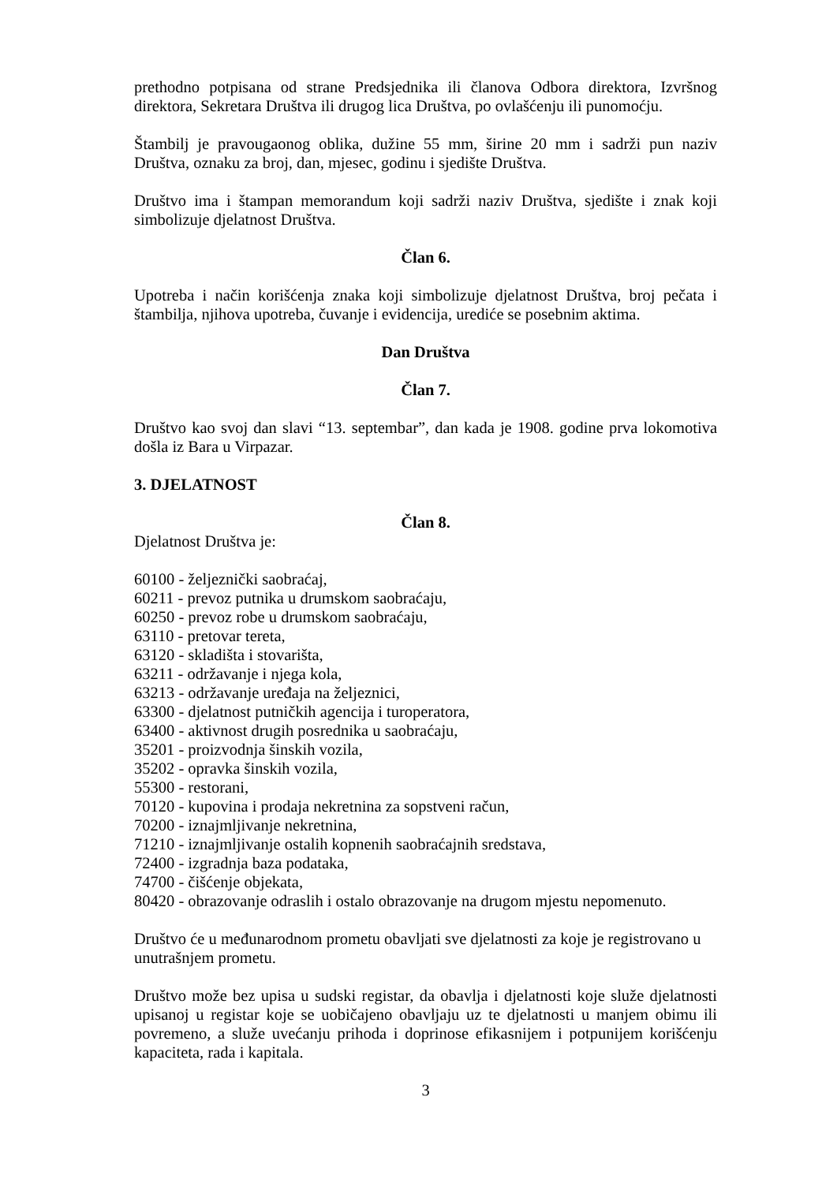prethodno potpisana od strane Predsjednika ili članova Odbora direktora, Izvršnog direktora, Sekretara Društva ili drugog lica Društva, po ovlašćenju ili punomoćju.
Štambilj je pravougaonog oblika, dužine 55 mm, širine 20 mm i sadrži pun naziv Društva, oznaku za broj, dan, mjesec, godinu i sjedište Društva.
Društvo ima i štampan memorandum koji sadrži naziv Društva, sjedište i znak koji simbolizuje djelatnost Društva.
Član 6.
Upotreba i način korišćenja znaka koji simbolizuje djelatnost Društva, broj pečata i štambilja, njihova upotreba, čuvanje i evidencija, urediće se posebnim aktima.
Dan Društva
Član 7.
Društvo kao svoj dan slavi “13. septembar”, dan kada je 1908. godine prva lokomotiva došla iz Bara u Virpazar.
3. DJELATNOST
Član 8.
Djelatnost Društva je:
60100 - željeznički saobraćaj,
60211 - prevoz putnika u drumskom saobraćaju,
60250 - prevoz robe u drumskom saobraćaju,
63110 - pretovar tereta,
63120 - skladišta i stovarišta,
63211 - održavanje i njega kola,
63213 - održavanje uređaja na željeznici,
63300 - djelatnost putničkih agencija i turoperatora,
63400 - aktivnost drugih posrednika u saobraćaju,
35201 - proizvodnja šinskih vozila,
35202 - opravka šinskih vozila,
55300 - restorani,
70120 - kupovina i prodaja nekretnina za sopstveni račun,
70200 - iznajmljivanje nekretnina,
71210 - iznajmljivanje ostalih kopnenih saobraćajnih sredstava,
72400 - izgradnja baza podataka,
74700 - čišćenje objekata,
80420 - obrazovanje odraslih i ostalo obrazovanje na drugom mjestu nepomenuto.
Društvo će u međunarodnom prometu obavljati sve djelatnosti za koje je registrovano u unutrašnjem prometu.
Društvo može bez upisa u sudski registar, da obavlja i djelatnosti koje služe djelatnosti upisanoj u registar koje se uobičajeno obavljaju uz te djelatnosti u manjem obimu ili povremeno, a služe uvećanju prihoda i doprinose efikasnijem i potpunijem korišćenju kapaciteta, rada i kapitala.
3